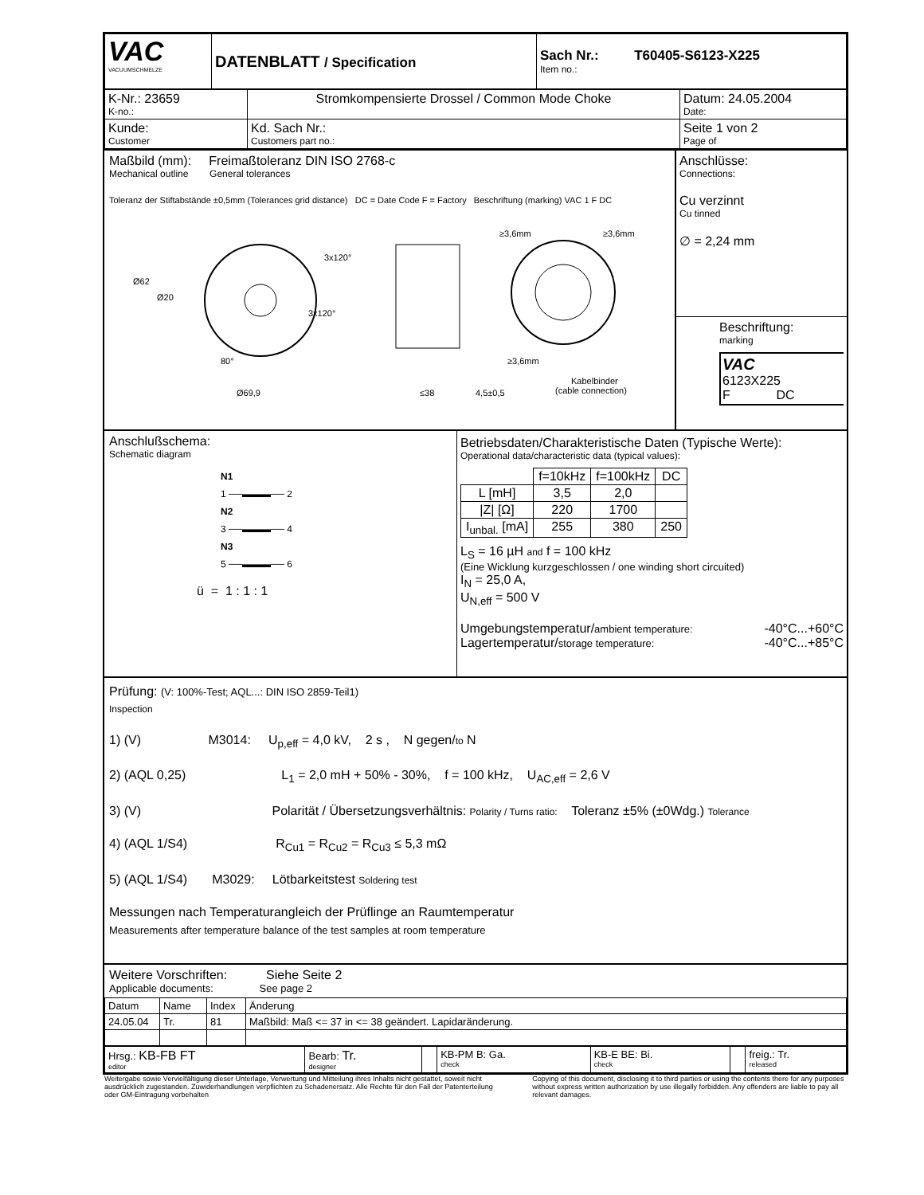| VAC VACUUMSCHMELZE | DATENBLATT / Specification | Sach Nr.: T60405-S6123-X225 Item no.: |
| K-Nr.: 23659 K-no.: | Stromkompensierte Drossel / Common Mode Choke | | Datum: 24.05.2004 Date: |
| Kunde: Customer | | Kd. Sach Nr.: Customers part no.: | Seite 1 von 2 Page of |
Maßbild (mm): Freimaßtoleranz DIN ISO 2768-c
Mechanical outline General tolerances
Toleranz der Stiftabstände ±0,5mm (Tolerances grid distance) DC = Date Code F = Factory Beschriftung (marking) VAC 1 F DC
Ø62
Ø20
3x120°
3x120°
80°
Ø69,9
≤38
4,5±0,5
≥3,6mm
≥3,6mm
≥3,6mm
Kabelbinder
(cable connection)
Anschlüsse:
Connections:
Cu verzinnt
Cu tinned
∅ = 2,24 mm
Beschriftung:
marking
VAC
6123X225
F DC
Anschlußschema:
Schematic diagram
N1
1 ──▬▬▬── 2
N2
3 ──▬▬▬── 4
N3
5 ──▬▬▬── 6
ü = 1 : 1 : 1
Betriebsdaten/Charakteristische Daten (Typische Werte):
Operational data/characteristic data (typical values):
| | f=10kHz | f=100kHz | DC |
| L [mH] | 3,5 | 2,0 | |
| /Z/ [Ω] | 220 | 1700 | |
| I<sub>unbal.</sub> [mA] | 255 | 380 | 250 |
L<sub>S</sub> = 16 µH and f = 100 kHz
(Eine Wicklung kurzgeschlossen / one winding short circuited)
I<sub>N</sub> = 25,0 A,
U<sub>N,eff</sub> = 500 V
Umgebungstemperatur/ambient temperature: -40°C...+60°C
Lagertemperatur/storage temperature: -40°C...+85°C
Prüfung: (V: 100%-Test; AQL...: DIN ISO 2859-Teil1)
Inspection
1) (V) M3014: U<sub>p,eff</sub> = 4,0 kV, 2 s , N gegen/to N
2) (AQL 0,25) L<sub>1</sub> = 2,0 mH + 50% - 30%, f = 100 kHz, U<sub>AC,eff</sub> = 2,6 V
3) (V) Polarität / Übersetzungsverhältnis: Polarity / Turns ratio: Toleranz ±5% (±0Wdg.) Tolerance
4) (AQL 1/S4) R<sub>Cu1</sub> = R<sub>Cu2</sub> = R<sub>Cu3</sub> ≤ 5,3 mΩ
5) (AQL 1/S4) M3029: Lötbarkeitstest Soldering test
Messungen nach Temperaturangleich der Prüflinge an Raumtemperatur
Measurements after temperature balance of the test samples at room temperature
Weitere Vorschriften: Siehe Seite 2
Applicable documents: See page 2
| Datum | Name | Index | Änderung |
| 24.05.04 | Tr. | 81 | Maßbild: Maß <= 37 in <= 38 geändert. Lapidaränderung. |
| Hrsg.: KB-FB FT editor | Bearb: Tr. designer | | KB-PM B: Ga. check | KB-E BE: Bi. check | | freig.: Tr. released |
Weitergabe sowie Vervielfältigung dieser Unterlage, Verwertung und Mitteilung ihres Inhalts nicht gestattet, soweit nicht ausdrücklich zugestanden. Zuwiderhandlungen verpflichten zu Schadenersatz. Alle Rechte für den Fall der Patenterteilung oder GM-Eintragung vorbehalten
Copying of this document, disclosing it to third parties or using the contents there for any purposes without express written authorization by use illegally forbidden. Any offenders are liable to pay all relevant damages.